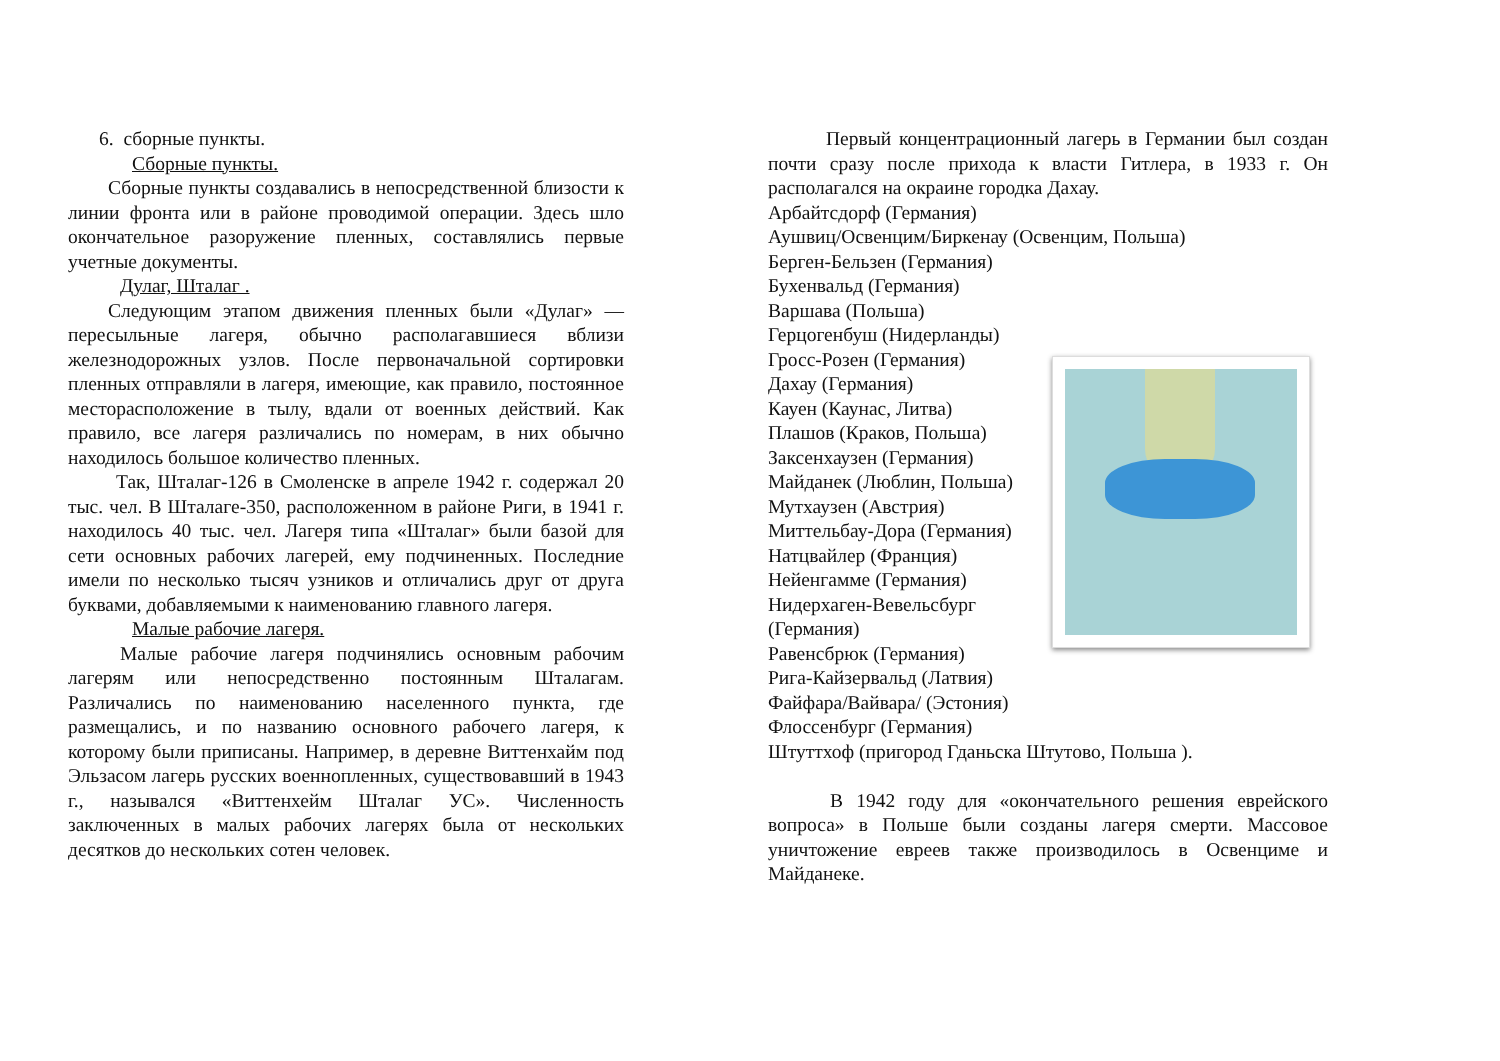6. сборные пункты.
Сборные пункты.
Сборные пункты создавались в непосредственной близости к линии фронта или в районе проводимой операции. Здесь шло окончательное разоружение пленных, составлялись первые учетные документы.
Дулаг, Шталаг .
Следующим этапом движения пленных были «Дулаг» — пересыльные лагеря, обычно располагавшиеся вблизи железнодорожных узлов. После первоначальной сортировки пленных отправляли в лагеря, имеющие, как правило, постоянное месторасположение в тылу, вдали от военных действий. Как правило, все лагеря различались по номерам, в них обычно находилось большое количество пленных.
Так, Шталаг-126 в Смоленске в апреле 1942 г. содержал 20 тыс. чел. В Шталаге-350, расположенном в районе Риги, в 1941 г. находилось 40 тыс. чел. Лагеря типа «Шталаг» были базой для сети основных рабочих лагерей, ему подчиненных. Последние имели по несколько тысяч узников и отличались друг от друга буквами, добавляемыми к наименованию главного лагеря.
Малые рабочие лагеря.
Малые рабочие лагеря подчинялись основным рабочим лагерям или непосредственно постоянным Шталагам. Различались по наименованию населенного пункта, где размещались, и по названию основного рабочего лагеря, к которому были приписаны. Например, в деревне Виттенхайм под Эльзасом лагерь русских военнопленных, существовавший в 1943 г., назывался «Виттенхейм Шталаг УС». Численность заключенных в малых рабочих лагерях была от нескольких десятков до нескольких сотен человек.
Первый концентрационный лагерь в Германии был создан почти сразу после прихода к власти Гитлера, в 1933 г. Он располагался на окраине городка Дахау.
Арбайтсдорф (Германия)
Аушвиц/Освенцим/Биркенау (Освенцим, Польша)
Берген-Бельзен (Германия)
Бухенвальд (Германия)
Варшава (Польша)
Герцогенбуш (Нидерланды)
Гросс-Розен (Германия)
Дахау (Германия)
Кауен (Каунас, Литва)
Плашов (Краков, Польша)
Заксенхаузен (Германия)
Майданек (Люблин, Польша)
Мутхаузен (Австрия)
Миттельбау-Дора (Германия)
Натцвайлер (Франция)
Нейенгамме (Германия)
Нидерхаген-Вевельсбург
(Германия)
Равенсбрюк (Германия)
Рига-Кайзервальд (Латвия)
Файфара/Вайвара/ (Эстония)
Флоссенбург (Германия)
Штуттхоф (пригород Гданьска Штутово, Польша ).
В 1942 году для «окончательного решения еврейского вопроса» в Польше были созданы лагеря смерти. Массовое уничтожение евреев также производилось в Освенциме и Майданеке.